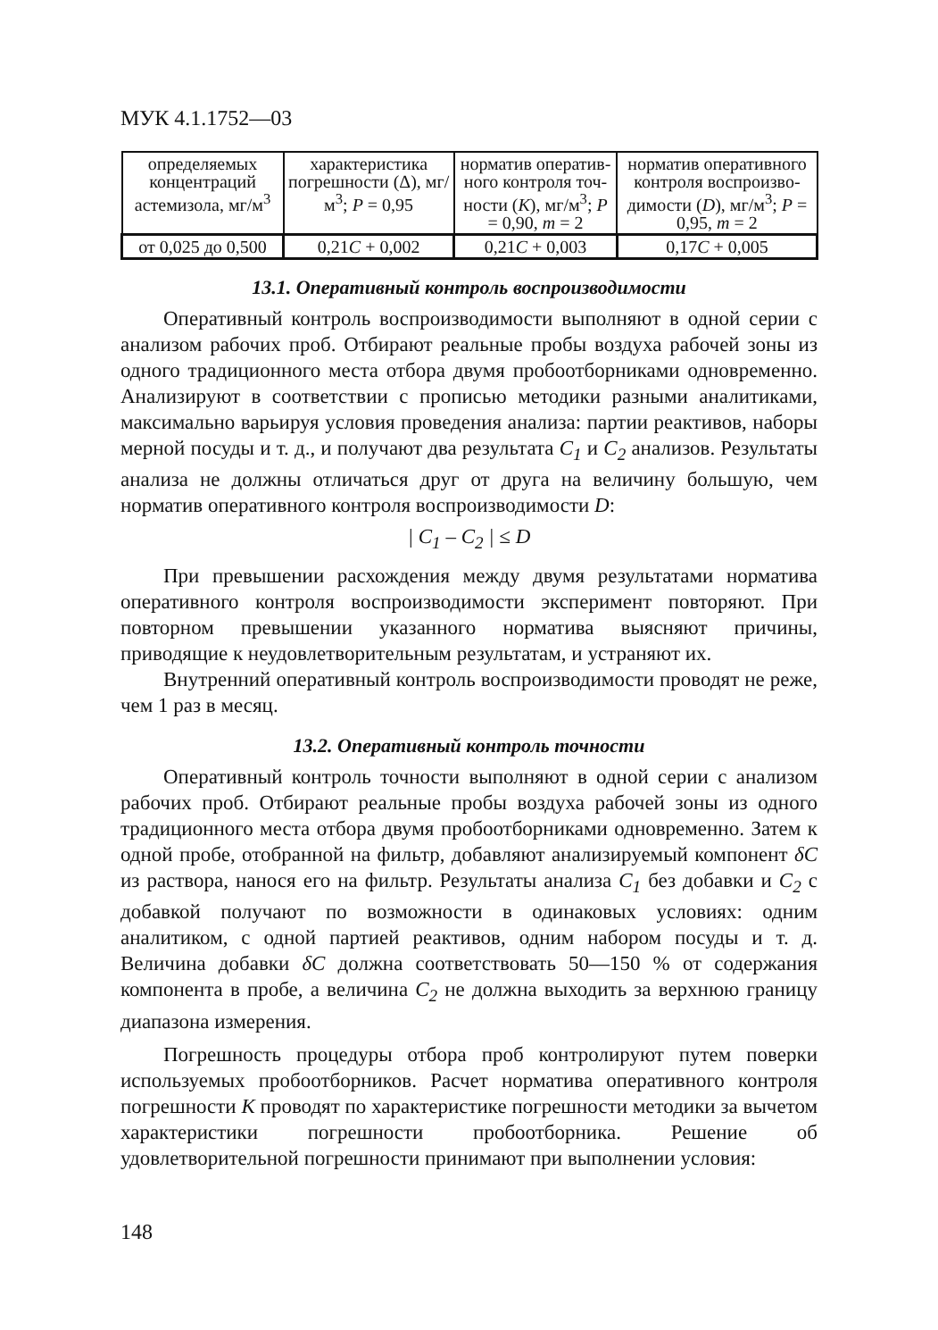МУК 4.1.1752—03
| определяемых концентраций астемизола, мг/м<sup>3</sup> | характеристика погрешности (Δ), мг/м<sup>3</sup>; P = 0,95 | норматив оператив-ного контроля точ-ности ( K ), мг/м<sup>3</sup>; P = 0,90, m = 2 | норматив оперативного контроля воспроизво-димости ( D ), мг/м<sup>3</sup>; P = 0,95, m = 2 |
| от 0,025 до 0,500 | 0,21 C + 0,002 | 0,21 C + 0,003 | 0,17 C + 0,005 |
13.1. Оперативный контроль воспроизводимости
Оперативный контроль воспроизводимости выполняют в одной серии с анализом рабочих проб. Отбирают реальные пробы воздуха рабочей зоны из одного традиционного места отбора двумя пробоотборниками одновременно. Анализируют в соответствии с прописью методики разными аналитиками, максимально варьируя условия проведения анализа: партии реактивов, наборы мерной посуды и т. д., и получают два результата C<sub>1</sub> и C<sub>2</sub> анализов. Результаты анализа не должны отличаться друг от друга на величину большую, чем норматив оперативного контроля воспроизводимости D:
| C<sub>1</sub> – C<sub>2</sub> | ≤ D
При превышении расхождения между двумя результатами норматива оперативного контроля воспроизводимости эксперимент повторяют. При повторном превышении указанного норматива выясняют причины, приводящие к неудовлетворительным результатам, и устраняют их.
Внутренний оперативный контроль воспроизводимости проводят не реже, чем 1 раз в месяц.
13.2. Оперативный контроль точности
Оперативный контроль точности выполняют в одной серии с анализом рабочих проб. Отбирают реальные пробы воздуха рабочей зоны из одного традиционного места отбора двумя пробоотборниками одновременно. Затем к одной пробе, отобранной на фильтр, добавляют анализируемый компонент δC из раствора, нанося его на фильтр. Результаты анализа C<sub>1</sub> без добавки и C<sub>2</sub> с добавкой получают по возможности в одинаковых условиях: одним аналитиком, с одной партией реактивов, одним набором посуды и т. д. Величина добавки δC должна соответствовать 50—150 % от содержания компонента в пробе, а величина C<sub>2</sub> не должна выходить за верхнюю границу диапазона измерения.
Погрешность процедуры отбора проб контролируют путем поверки используемых пробоотборников. Расчет норматива оперативного контроля погрешности K проводят по характеристике погрешности методики за вычетом характеристики погрешности пробоотборника. Решение об удовлетворительной погрешности принимают при выполнении условия:
148